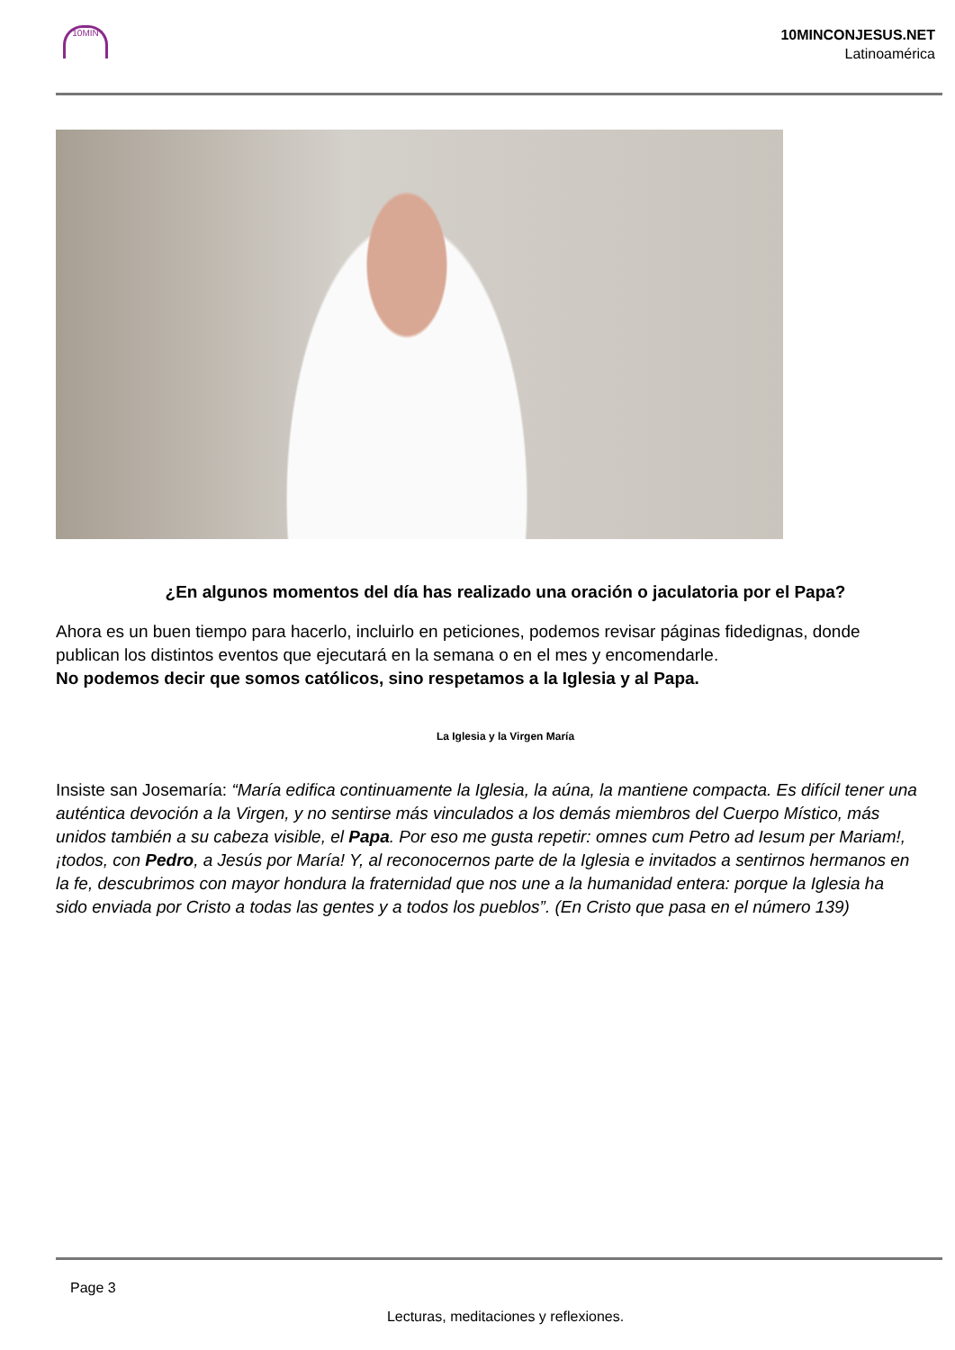10MIN
10MINCONJESUS.NET
Latinoamérica
¿En algunos momentos del día has realizado una oración o jaculatoria por el Papa?
Ahora es un buen tiempo para hacerlo, incluirlo en peticiones, podemos revisar páginas fidedignas, donde publican los distintos eventos que ejecutará en la semana o en el mes y encomendarle.
No podemos decir que somos católicos, sino respetamos a la Iglesia y al Papa.
La Iglesia y la Virgen María
Insiste san Josemaría: “María edifica continuamente la Iglesia, la aúna, la mantiene compacta. Es difícil tener una auténtica devoción a la Virgen, y no sentirse más vinculados a los demás miembros del Cuerpo Místico, más unidos también a su cabeza visible, el Papa. Por eso me gusta repetir: omnes cum Petro ad Iesum per Mariam!, ¡todos, con Pedro, a Jesús por María! Y, al reconocernos parte de la Iglesia e invitados a sentirnos hermanos en la fe, descubrimos con mayor hondura la fraternidad que nos une a la humanidad entera: porque la Iglesia ha sido enviada por Cristo a todas las gentes y a todos los pueblos”. (En Cristo que pasa en el número 139)
Page 3
Lecturas, meditaciones y reflexiones.